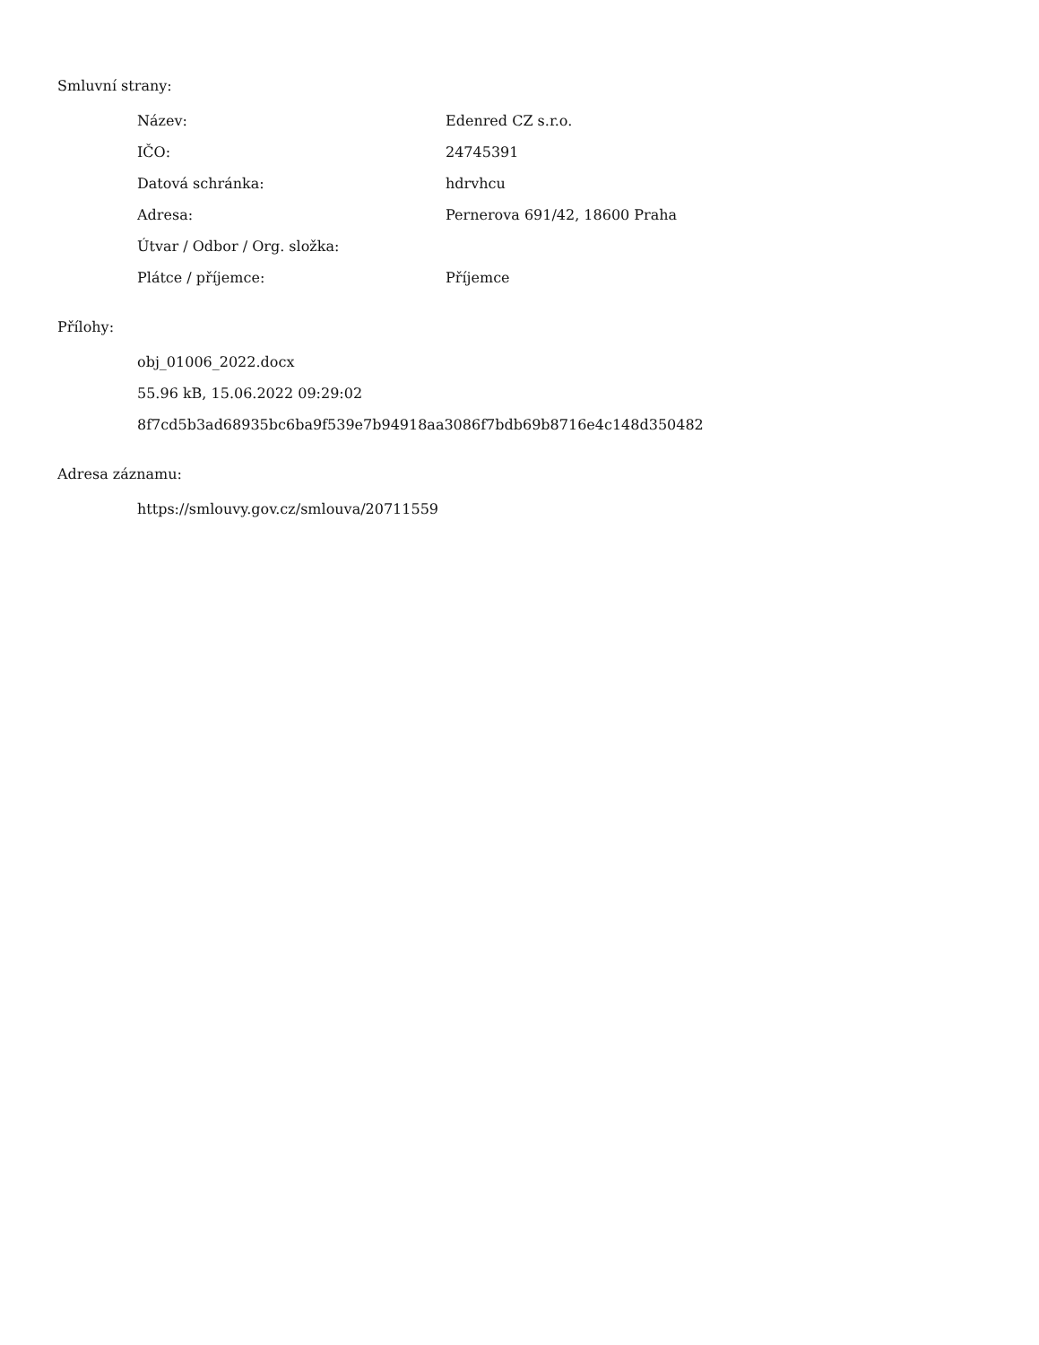Smluvní strany:
| Název: | Edenred CZ s.r.o. |
| IČO: | 24745391 |
| Datová schránka: | hdrvhcu |
| Adresa: | Pernerova 691/42, 18600 Praha |
| Útvar / Odbor / Org. složka: | |
| Plátce / příjemce: | Příjemce |
Přílohy:
obj_01006_2022.docx
55.96 kB, 15.06.2022 09:29:02
8f7cd5b3ad68935bc6ba9f539e7b94918aa3086f7bdb69b8716e4c148d350482
Adresa záznamu:
https://smlouvy.gov.cz/smlouva/20711559